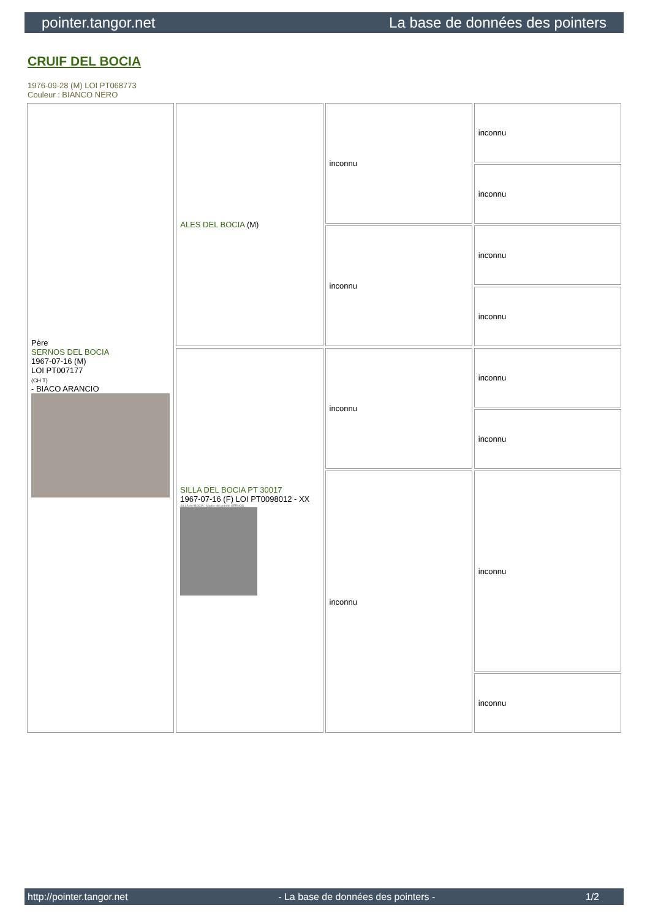pointer.tangor.net La base de données des pointers
CRUIF DEL BOCIA
1976-09-28 (M) LOI PT068773
Couleur : BIANCO NERO
| Père SERNOS DEL BOCIA 1967-07-16 (M) LOI PT007177 (CH T) - BIACO ARANCIO | ALES DEL BOCIA (M) | inconnu | inconnu |
| | | | inconnu |
| | | inconnu | inconnu |
| | | | inconnu |
| | SILLA DEL BOCIA PT 30017 1967-07-16 (F) LOI PT0098012 - XX SILLA del BOCIA . Madre del grande SERNOS . | inconnu | inconnu |
| | | | inconnu |
| | | inconnu | inconnu |
| | | | inconnu |
http://pointer.tangor.net - La base de données des pointers - 1/2